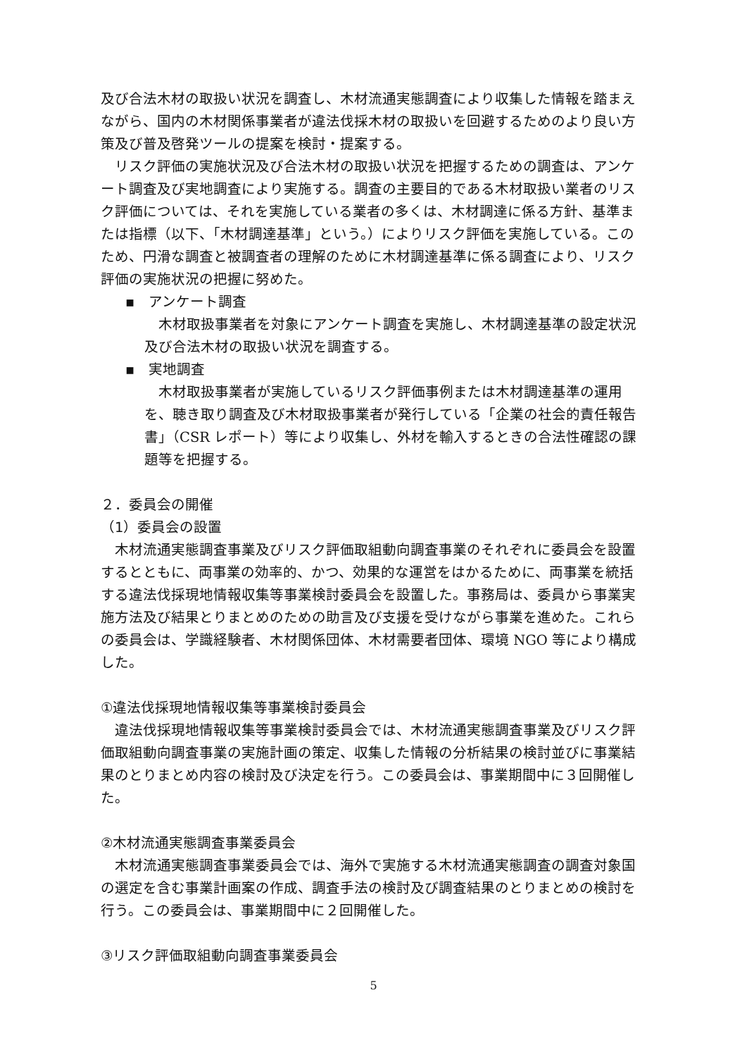及び合法木材の取扱い状況を調査し、木材流通実態調査により収集した情報を踏まえながら、国内の木材関係事業者が違法伐採木材の取扱いを回避するためのより良い方策及び普及啓発ツールの提案を検討・提案する。
リスク評価の実施状況及び合法木材の取扱い状況を把握するための調査は、アンケート調査及び実地調査により実施する。調査の主要目的である木材取扱い業者のリスク評価については、それを実施している業者の多くは、木材調達に係る方針、基準または指標（以下、「木材調達基準」という。）によりリスク評価を実施している。このため、円滑な調査と被調査者の理解のために木材調達基準に係る調査により、リスク評価の実施状況の把握に努めた。
▪　アンケート調査
木材取扱事業者を対象にアンケート調査を実施し、木材調達基準の設定状況及び合法木材の取扱い状況を調査する。
▪　実地調査
木材取扱事業者が実施しているリスク評価事例または木材調達基準の運用を、聴き取り調査及び木材取扱事業者が発行している「企業の社会的責任報告書」（CSR レポート）等により収集し、外材を輸入するときの合法性確認の課題等を把握する。
２．委員会の開催
（1）委員会の設置
木材流通実態調査事業及びリスク評価取組動向調査事業のそれぞれに委員会を設置するとともに、両事業の効率的、かつ、効果的な運営をはかるために、両事業を統括する違法伐採現地情報収集等事業検討委員会を設置した。事務局は、委員から事業実施方法及び結果とりまとめのための助言及び支援を受けながら事業を進めた。これらの委員会は、学識経験者、木材関係団体、木材需要者団体、環境 NGO 等により構成した。
①違法伐採現地情報収集等事業検討委員会
違法伐採現地情報収集等事業検討委員会では、木材流通実態調査事業及びリスク評価取組動向調査事業の実施計画の策定、収集した情報の分析結果の検討並びに事業結果のとりまとめ内容の検討及び決定を行う。この委員会は、事業期間中に３回開催した。
②木材流通実態調査事業委員会
木材流通実態調査事業委員会では、海外で実施する木材流通実態調査の調査対象国の選定を含む事業計画案の作成、調査手法の検討及び調査結果のとりまとめの検討を行う。この委員会は、事業期間中に２回開催した。
③リスク評価取組動向調査事業委員会
5